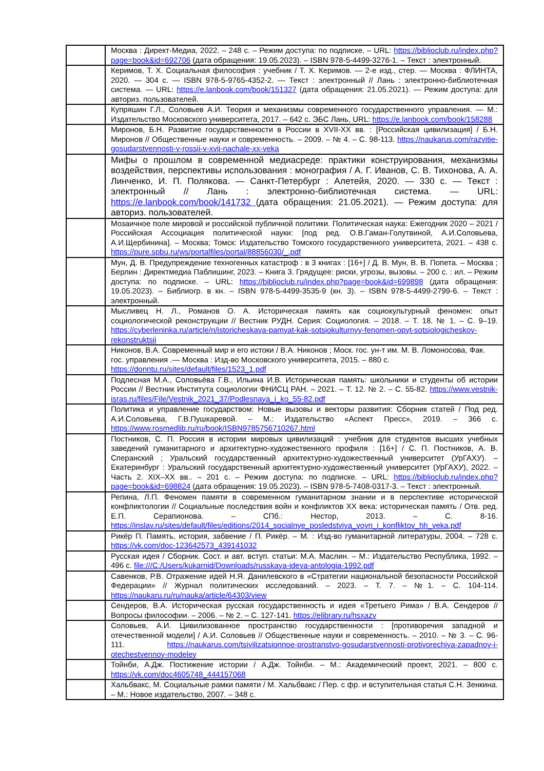| | Москва : Директ-Медиа, 2022. – 248 с. – Режим доступа: по подписке. – URL: https://biblioclub.ru/index.php?page=book&id=692706 (дата обращения: 19.05.2023). – ISBN 978-5-4499-3276-1. – Текст : электронный. |
| | Керимов, Т. Х. Социальная философия : учебник / Т. Х. Керимов. — 2-е изд., стер. — Москва : ФЛИНТА, 2020. — 304 с. — ISBN 978-5-9765-4352-2. — Текст : электронный // Лань : электронно-библиотечная система. — URL: https://e.lanbook.com/book/151327 (дата обращения: 21.05.2021). — Режим доступа: для авториз. пользователей. |
| | Купряшин Г.Л., Соловьев А.И. Теория и механизмы современного государственного управления. — М.: Издательство Московского университета, 2017. – 642 с. ЭБС Лань, URL: https://e.lanbook.com/book/158288 |
| | Миронов, Б.Н. Развитие государственности в России в XVII-XX вв. : [Российская цивилизация] / Б.Н. Миронов // Общественные науки и современность. – 2009. – № 4. – С. 98-113. https://naukarus.com/razvitie-gosudarstvennosti-v-rossii-v-xvii-nachale-xx-veka |
| | Мифы о прошлом в современной медиасреде: практики конструирования, механизмы воздействия, перспективы использования : монография / А. Г. Иванов, С. В. Тихонова, А. А. Линченко, И. П. Полякова. — Санкт-Петербург : Алетейя, 2020. — 330 с. — Текст : электронный // Лань : электронно-библиотечная система. — URL: https://e.lanbook.com/book/141732 (дата обращения: 21.05.2021). — Режим доступа: для авториз. пользователей. |
| | Мозаичное поле мировой и российской публичной политики. Политическая наука: Ежегодник 2020 – 2021 / Российская Ассоциация политической науки: [под ред. О.В.Гаман-Голутвиной, А.И.Соловьева, А.И.Щербинина]. – Москва; Томск: Издательство Томского государственного университета, 2021. – 438 с. https://pure.spbu.ru/ws/portalfiles/portal/88856030/_.pdf |
| | Мун, Д. В. Предупреждение техногенных катастроф : в 3 книгах : [16+] / Д. В. Мун, В. В. Попета. – Москва ; Берлин : Директмедиа Паблишинг, 2023. – Книга 3. Грядущее: риски, угрозы, вызовы. – 200 с. : ил. – Режим доступа: по подписке. – URL: https://biblioclub.ru/index.php?page=book&id=699898 (дата обращения: 19.05.2023). – Библиогр. в кн. – ISBN 978-5-4499-3535-9 (кн. 3). – ISBN 978-5-4499-2799-6. – Текст : электронный. |
| | Мысливец Н. Л., Романов О. А. Историческая память как социокультурный феномен: опыт социологической реконструкции // Вестник РУДН. Серия: Социология. – 2018. – Т. 18. № 1. – С. 9–19. https://cyberleninka.ru/article/n/istoricheskaya-pamyat-kak-sotsiokulturnyy-fenomen-opyt-sotsiologicheskoy-rekonstruktsii |
| | Никонов, В.А. Современный мир и его истоки / В.А. Никонов ; Моск. гос. ун-т им. М. В. Ломоносова, Фак. гос. управления .— Москва : Изд-во Московского университета, 2015. – 880 с. https://donntu.ru/sites/default/files/1523_1.pdf |
| | Подлесная М.А., Соловьёва Г.В., Ильина И.В. Историческая память: школьники и студенты об истории России // Вестник Института социологии ФНИСЦ РАН. – 2021. – Т. 12. № 2. – С. 55-82. https://www.vestnik-isras.ru/files/File/Vestnik_2021_37/Podlesnaya_i_ko_55-82.pdf |
| | Политика и управление государством: Новые вызовы и векторы развития: Сборник статей / Под ред. А.И.Соловьева, Г.В.Пушкаревой. – М.: Издательство «Аспект Пресс», 2019. – 366 с. https://www.rosmedlib.ru/ru/book/ISBN9785756710267.html |
| | Постников, С. П. Россия в истории мировых цивилизаций : учебник для студентов высших учебных заведений гуманитарного и архитектурно-художественного профиля : [16+] / С. П. Постников, А. В. Сперанский ; Уральский государственный архитектурно-художественный университет (УрГАХУ). – Екатеринбург : Уральский государственный архитектурно-художественный университет (УрГАХУ), 2022. – Часть 2. XIX–XX вв.. – 201 с. – Режим доступа: по подписке. – URL: https://biblioclub.ru/index.php?page=book&id=698824 (дата обращения: 19.05.2023). – ISBN 978-5-7408-0317-3. – Текст : электронный. |
| | Репина, Л.П. Феномен памяти в современном гуманитарном знании и в перспективе исторической конфликтологии // Социальные последствия войн и конфликтов XX века: историческая память / Отв. ред. Е.П. Серапионова. – СПб.: Нестор, 2013. – С. 8-16. https://inslav.ru/sites/default/files/editions/2014_socialnye_posledstviya_voyn_i_konfliktov_hh_veka.pdf |
| | Рикёр П. Память, история, забвение / П. Рикёр. – М. : Изд-во гуманитарной литературы, 2004. – 728 с. https://vk.com/doc-123642573_439141032 |
| | Русская идея / Сборник. Сост. и авт. вступ. статьи: М.А. Маслин. – М.: Издательство Республика, 1992. – 496 с. file:///C:/Users/kukarnid/Downloads/russkaya-ideya-antologia-1992.pdf |
| | Савенков, Р.В. Отражение идей Н.Я. Данилевского в «Стратегии национальной безопасности Российской Федерации» // Журнал политических исследований. – 2023. – Т. 7. – №1. – С. 104-114. https://naukaru.ru/ru/nauka/article/64303/view |
| | Сендеров, В.А. Историческая русская государственность и идея «Третьего Рима» / В.А. Сендеров // Вопросы философии. – 2006. – № 2. – С. 127-141. https://elibrary.ru/hsxazv |
| | Соловьев, А.И. Цивилизованное пространство государственности : [противоречия западной и отечественной модели] / А.И. Соловьев // Общественные науки и современность. – 2010. – № 3. – С. 96-111. https://naukarus.com/tsivilizatsionnoe-prostranstvo-gosudarstvennosti-protivorechiya-zapadnoy-i-otechestvennoy-modeley |
| | Тойнби, А.Дж. Постижение истории / А.Дж. Тойнби. – М.: Академический проект, 2021. – 800 с. https://vk.com/doc4605748_444157068 |
| | Хальбвакс, М. Социальные рамки памяти / М. Хальбвакс / Пер. с фр. и вступительная статья С.Н. Зенкина. – М.: Новое издательство, 2007. – 348 с. |